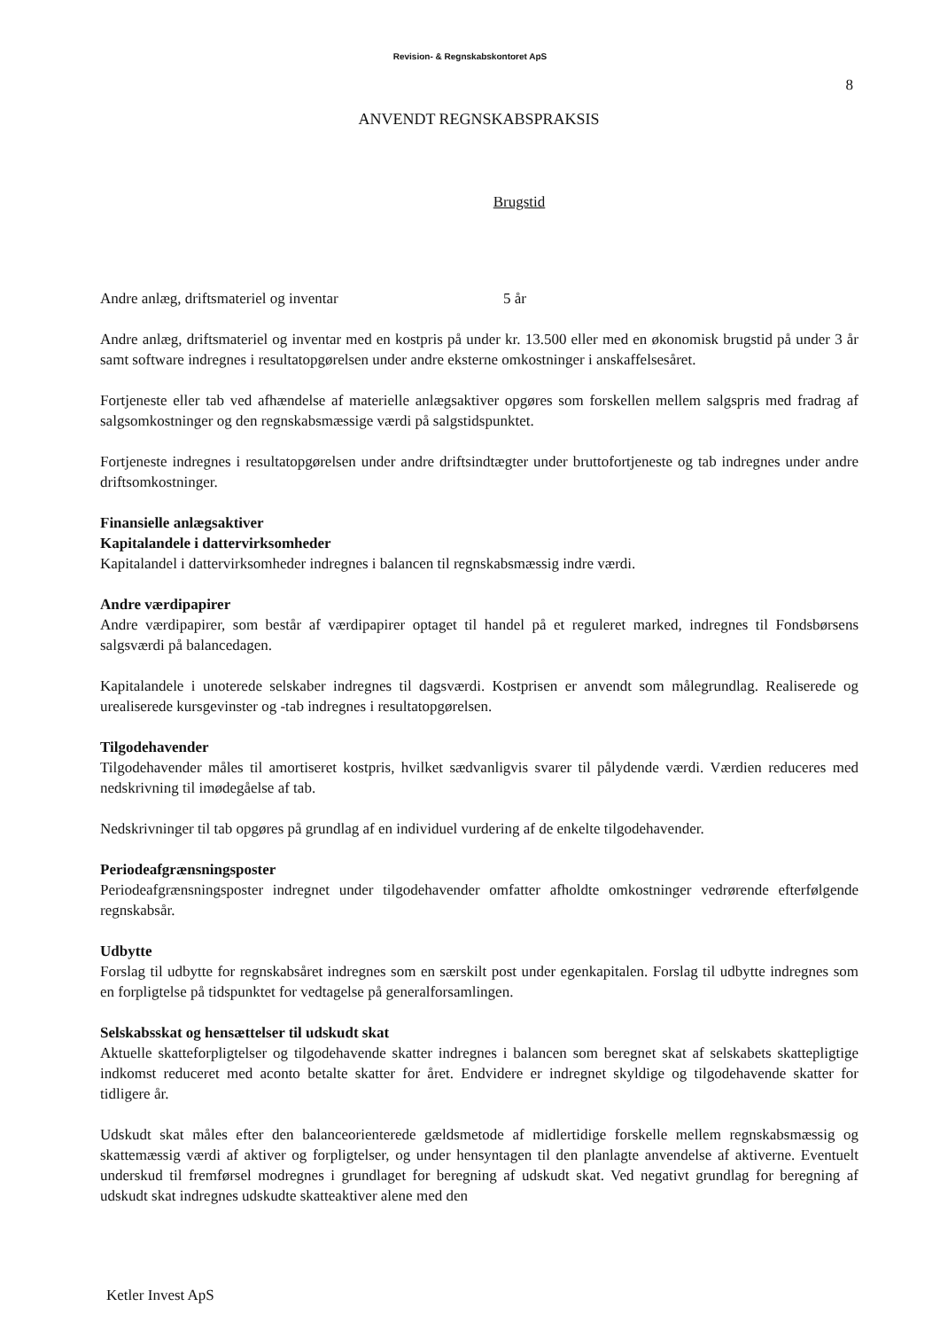Revision- & Regnskabskontoret ApS
8
ANVENDT REGNSKABSPRAKSIS
Brugstid
Andre anlæg, driftsmateriel og inventar 5 år
Andre anlæg, driftsmateriel og inventar med en kostpris på under kr. 13.500 eller med en økonomisk brugstid på under 3 år samt software indregnes i resultatopgørelsen under andre eksterne omkostninger i anskaffelsesåret.
Fortjeneste eller tab ved afhændelse af materielle anlægsaktiver opgøres som forskellen mellem salgspris med fradrag af salgsomkostninger og den regnskabsmæssige værdi på salgstidspunktet.
Fortjeneste indregnes i resultatopgørelsen under andre driftsindtægter under bruttofortjeneste og tab indregnes under andre driftsomkostninger.
Finansielle anlægsaktiver
Kapitalandele i dattervirksomheder
Kapitalandel i dattervirksomheder indregnes i balancen til regnskabsmæssig indre værdi.
Andre værdipapirer
Andre værdipapirer, som består af værdipapirer optaget til handel på et reguleret marked, indregnes til Fondsbørsens salgsværdi på balancedagen.
Kapitalandele i unoterede selskaber indregnes til dagsværdi. Kostprisen er anvendt som målegrundlag. Realiserede og urealiserede kursgevinster og -tab indregnes i resultatopgørelsen.
Tilgodehavender
Tilgodehavender måles til amortiseret kostpris, hvilket sædvanligvis svarer til pålydende værdi. Værdien reduceres med nedskrivning til imødegåelse af tab.
Nedskrivninger til tab opgøres på grundlag af en individuel vurdering af de enkelte tilgodehavender.
Periodeafgrænsningsposter
Periodeafgrænsningsposter indregnet under tilgodehavender omfatter afholdte omkostninger vedrørende efterfølgende regnskabsår.
Udbytte
Forslag til udbytte for regnskabsåret indregnes som en særskilt post under egenkapitalen. Forslag til udbytte indregnes som en forpligtelse på tidspunktet for vedtagelse på generalforsamlingen.
Selskabsskat og hensættelser til udskudt skat
Aktuelle skatteforpligtelser og tilgodehavende skatter indregnes i balancen som beregnet skat af selskabets skattepligtige indkomst reduceret med aconto betalte skatter for året. Endvidere er indregnet skyldige og tilgodehavende skatter for tidligere år.
Udskudt skat måles efter den balanceorienterede gældsmetode af midlertidige forskelle mellem regnskabsmæssig og skattemæssig værdi af aktiver og forpligtelser, og under hensyntagen til den planlagte anvendelse af aktiverne. Eventuelt underskud til fremførsel modregnes i grundlaget for beregning af udskudt skat. Ved negativt grundlag for beregning af udskudt skat indregnes udskudte skatteaktiver alene med den
Ketler Invest ApS